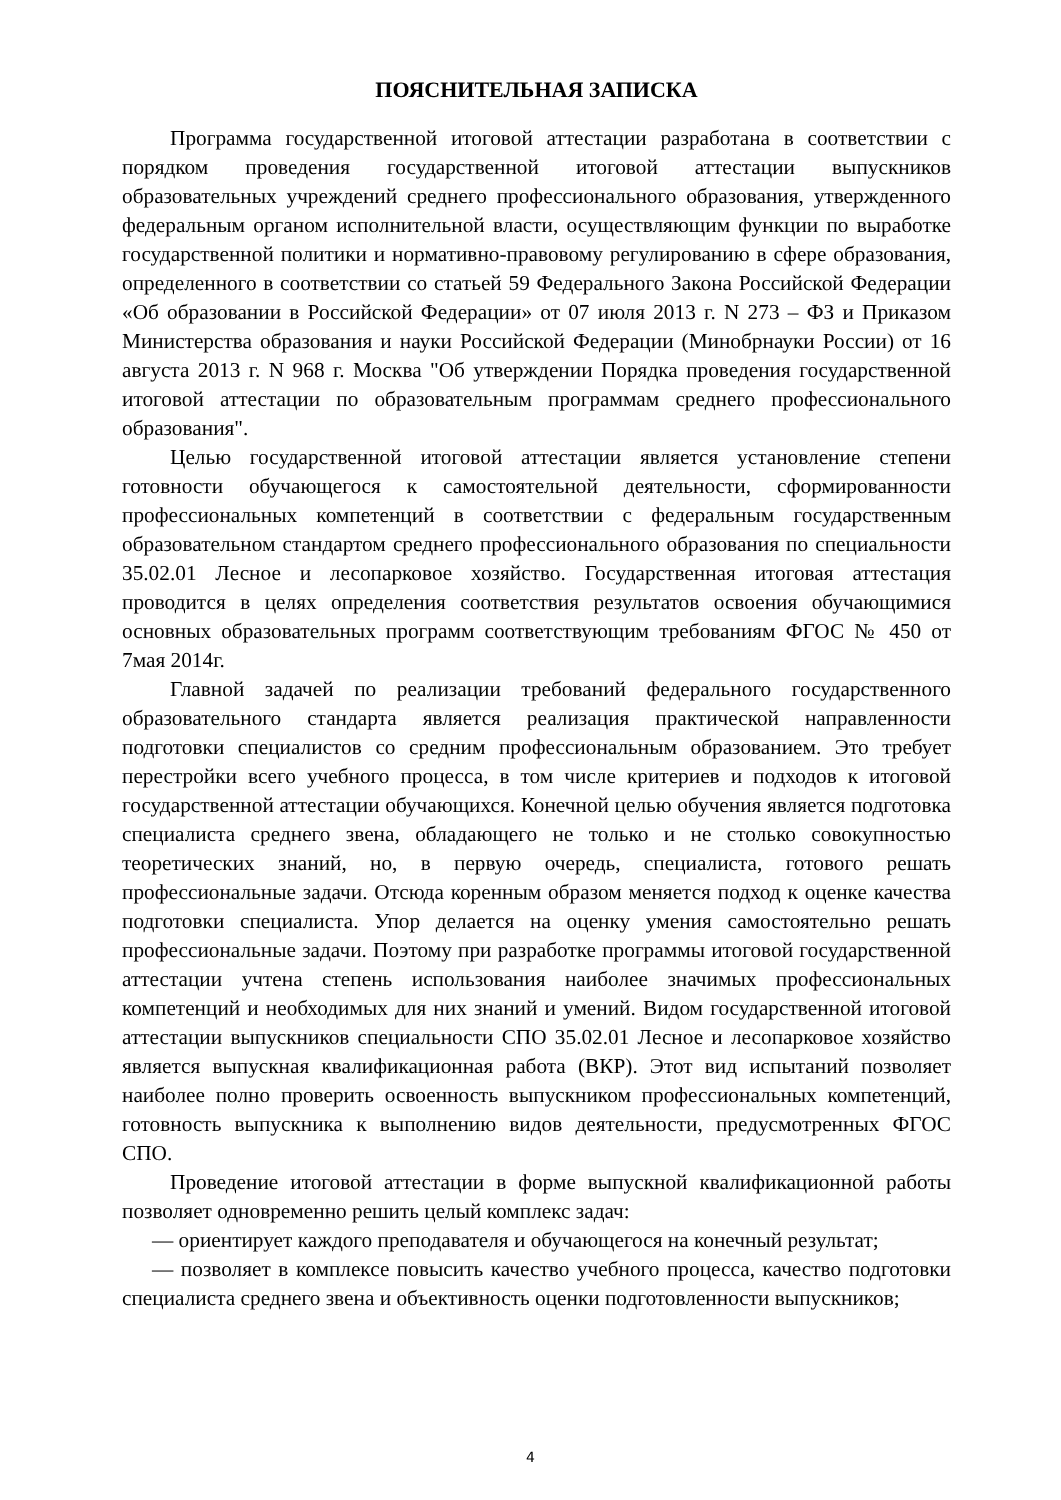ПОЯСНИТЕЛЬНАЯ ЗАПИСКА
Программа государственной итоговой аттестации разработана в соответствии с порядком проведения государственной итоговой аттестации выпускников образовательных учреждений среднего профессионального образования, утвержденного федеральным органом исполнительной власти, осуществляющим функции по выработке государственной политики и нормативно-правовому регулированию в сфере образования, определенного в соответствии со статьей 59 Федерального Закона Российской Федерации «Об образовании в Российской Федерации» от 07 июля 2013 г. N 273 – ФЗ и Приказом Министерства образования и науки Российской Федерации (Минобрнауки России) от 16 августа 2013 г. N 968 г. Москва "Об утверждении Порядка проведения государственной итоговой аттестации по образовательным программам среднего профессионального образования".
Целью государственной итоговой аттестации является установление степени готовности обучающегося к самостоятельной деятельности, сформированности профессиональных компетенций в соответствии с федеральным государственным образовательном стандартом среднего профессионального образования по специальности 35.02.01 Лесное и лесопарковое хозяйство. Государственная итоговая аттестация проводится в целях определения соответствия результатов освоения обучающимися основных образовательных программ соответствующим требованиям ФГОС № 450 от 7мая 2014г.
Главной задачей по реализации требований федерального государственного образовательного стандарта является реализация практической направленности подготовки специалистов со средним профессиональным образованием. Это требует перестройки всего учебного процесса, в том числе критериев и подходов к итоговой государственной аттестации обучающихся. Конечной целью обучения является подготовка специалиста среднего звена, обладающего не только и не столько совокупностью теоретических знаний, но, в первую очередь, специалиста, готового решать профессиональные задачи. Отсюда коренным образом меняется подход к оценке качества подготовки специалиста. Упор делается на оценку умения самостоятельно решать профессиональные задачи. Поэтому при разработке программы итоговой государственной аттестации учтена степень использования наиболее значимых профессиональных компетенций и необходимых для них знаний и умений. Видом государственной итоговой аттестации выпускников специальности СПО 35.02.01 Лесное и лесопарковое хозяйство является выпускная квалификационная работа (ВКР). Этот вид испытаний позволяет наиболее полно проверить освоенность выпускником профессиональных компетенций, готовность выпускника к выполнению видов деятельности, предусмотренных ФГОС СПО.
Проведение итоговой аттестации в форме выпускной квалификационной работы позволяет одновременно решить целый комплекс задач:
— ориентирует каждого преподавателя и обучающегося на конечный результат;
— позволяет в комплексе повысить качество учебного процесса, качество подготовки специалиста среднего звена и объективность оценки подготовленности выпускников;
4